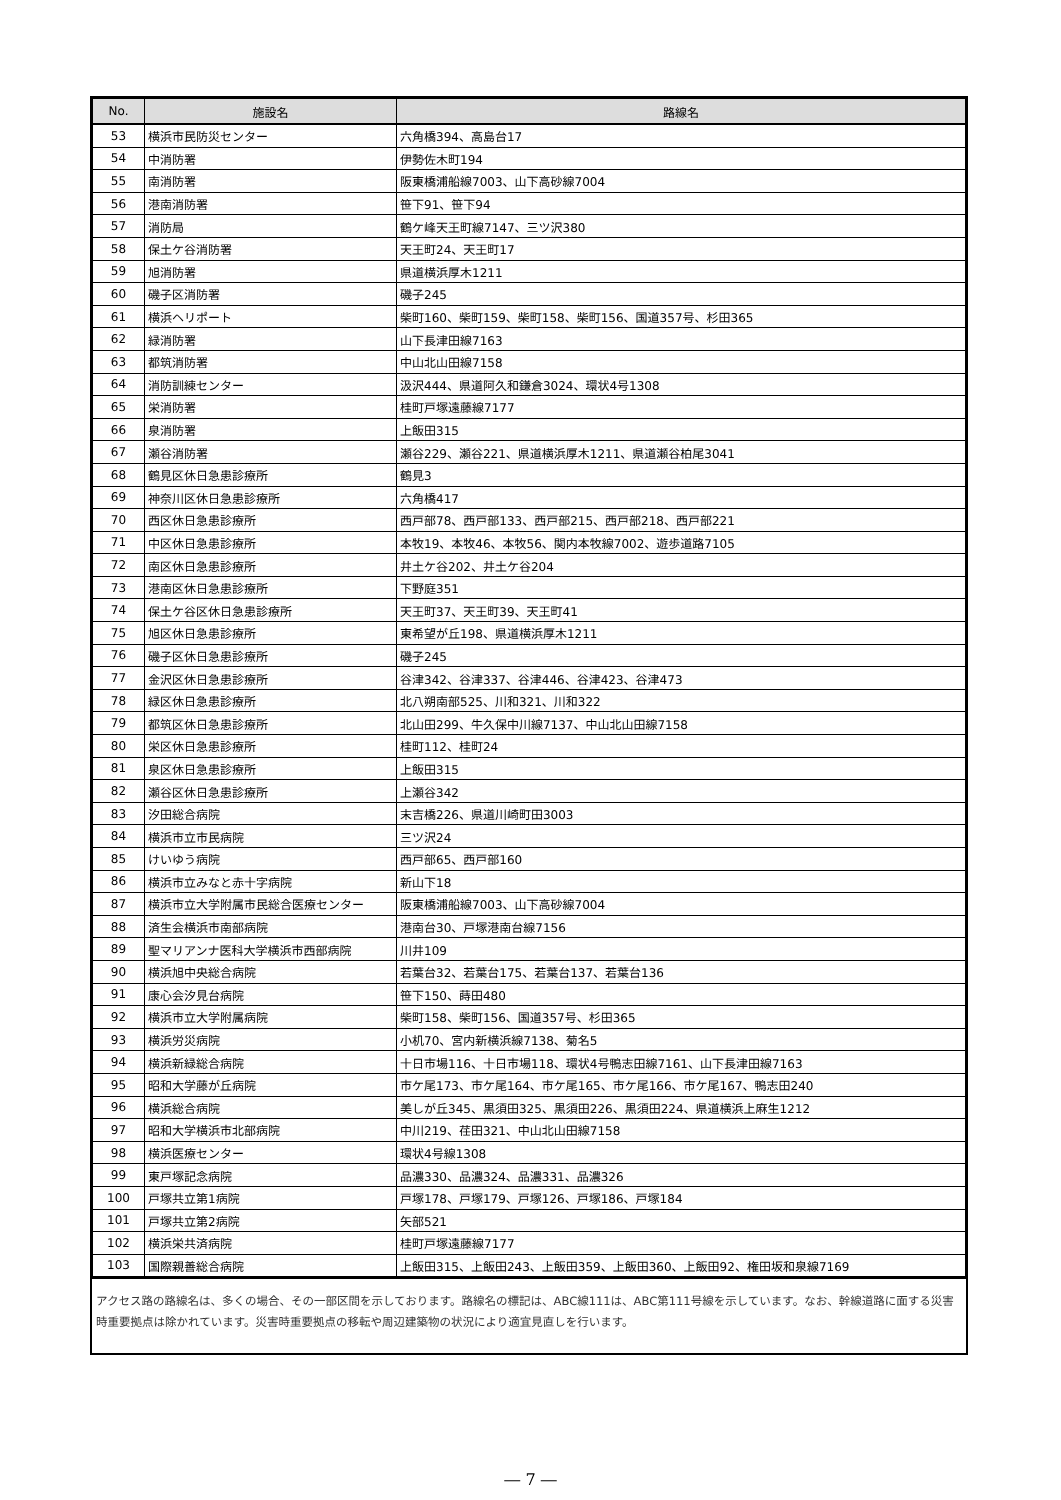| No. | 施設名 | 路線名 |
| --- | --- | --- |
| 53 | 横浜市民防災センター | 六角橋394、高島台17 |
| 54 | 中消防署 | 伊勢佐木町194 |
| 55 | 南消防署 | 阪東橋浦船線7003、山下高砂線7004 |
| 56 | 港南消防署 | 笹下91、笹下94 |
| 57 | 消防局 | 鶴ケ峰天王町線7147、三ツ沢380 |
| 58 | 保土ケ谷消防署 | 天王町24、天王町17 |
| 59 | 旭消防署 | 県道横浜厚木1211 |
| 60 | 磯子区消防署 | 磯子245 |
| 61 | 横浜ヘリポート | 柴町160、柴町159、柴町158、柴町156、国道357号、杉田365 |
| 62 | 緑消防署 | 山下長津田線7163 |
| 63 | 都筑消防署 | 中山北山田線7158 |
| 64 | 消防訓練センター | 汲沢444、県道阿久和鎌倉3024、環状4号1308 |
| 65 | 栄消防署 | 桂町戸塚遠藤線7177 |
| 66 | 泉消防署 | 上飯田315 |
| 67 | 瀬谷消防署 | 瀬谷229、瀬谷221、県道横浜厚木1211、県道瀬谷柏尾3041 |
| 68 | 鶴見区休日急患診療所 | 鶴見3 |
| 69 | 神奈川区休日急患診療所 | 六角橋417 |
| 70 | 西区休日急患診療所 | 西戸部78、西戸部133、西戸部215、西戸部218、西戸部221 |
| 71 | 中区休日急患診療所 | 本牧19、本牧46、本牧56、関内本牧線7002、遊歩道路7105 |
| 72 | 南区休日急患診療所 | 井土ケ谷202、井土ケ谷204 |
| 73 | 港南区休日急患診療所 | 下野庭351 |
| 74 | 保土ケ谷区休日急患診療所 | 天王町37、天王町39、天王町41 |
| 75 | 旭区休日急患診療所 | 東希望が丘198、県道横浜厚木1211 |
| 76 | 磯子区休日急患診療所 | 磯子245 |
| 77 | 金沢区休日急患診療所 | 谷津342、谷津337、谷津446、谷津423、谷津473 |
| 78 | 緑区休日急患診療所 | 北八朔南部525、川和321、川和322 |
| 79 | 都筑区休日急患診療所 | 北山田299、牛久保中川線7137、中山北山田線7158 |
| 80 | 栄区休日急患診療所 | 桂町112、桂町24 |
| 81 | 泉区休日急患診療所 | 上飯田315 |
| 82 | 瀬谷区休日急患診療所 | 上瀬谷342 |
| 83 | 汐田総合病院 | 末吉橋226、県道川崎町田3003 |
| 84 | 横浜市立市民病院 | 三ツ沢24 |
| 85 | けいゆう病院 | 西戸部65、西戸部160 |
| 86 | 横浜市立みなと赤十字病院 | 新山下18 |
| 87 | 横浜市立大学附属市民総合医療センター | 阪東橋浦船線7003、山下高砂線7004 |
| 88 | 済生会横浜市南部病院 | 港南台30、戸塚港南台線7156 |
| 89 | 聖マリアンナ医科大学横浜市西部病院 | 川井109 |
| 90 | 横浜旭中央総合病院 | 若葉台32、若葉台175、若葉台137、若葉台136 |
| 91 | 康心会汐見台病院 | 笹下150、蒔田480 |
| 92 | 横浜市立大学附属病院 | 柴町158、柴町156、国道357号、杉田365 |
| 93 | 横浜労災病院 | 小机70、宮内新横浜線7138、菊名5 |
| 94 | 横浜新緑総合病院 | 十日市場116、十日市場118、環状4号鴨志田線7161、山下長津田線7163 |
| 95 | 昭和大学藤が丘病院 | 市ケ尾173、市ケ尾164、市ケ尾165、市ケ尾166、市ケ尾167、鴨志田240 |
| 96 | 横浜総合病院 | 美しが丘345、黒須田325、黒須田226、黒須田224、県道横浜上麻生1212 |
| 97 | 昭和大学横浜市北部病院 | 中川219、荏田321、中山北山田線7158 |
| 98 | 横浜医療センター | 環状4号線1308 |
| 99 | 東戸塚記念病院 | 品濃330、品濃324、品濃331、品濃326 |
| 100 | 戸塚共立第1病院 | 戸塚178、戸塚179、戸塚126、戸塚186、戸塚184 |
| 101 | 戸塚共立第2病院 | 矢部521 |
| 102 | 横浜栄共済病院 | 桂町戸塚遠藤線7177 |
| 103 | 国際親善総合病院 | 上飯田315、上飯田243、上飯田359、上飯田360、上飯田92、権田坂和泉線7169 |
アクセス路の路線名は、多くの場合、その一部区間を示しております。路線名の標記は、ABC線111は、ABC第111号線を示しています。なお、幹線道路に面する災害時重要拠点は除かれています。災害時重要拠点の移転や周辺建築物の状況により適宜見直しを行います。
― 7 ―